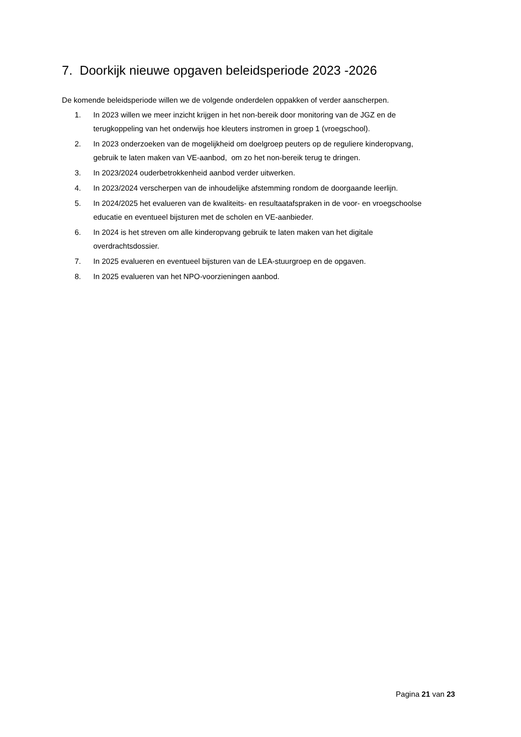7. Doorkijk nieuwe opgaven beleidsperiode 2023 -2026
De komende beleidsperiode willen we de volgende onderdelen oppakken of verder aanscherpen.
1. In 2023 willen we meer inzicht krijgen in het non-bereik door monitoring van de JGZ en de terugkoppeling van het onderwijs hoe kleuters instromen in groep 1 (vroegschool).
2. In 2023 onderzoeken van de mogelijkheid om doelgroep peuters op de reguliere kinderopvang, gebruik te laten maken van VE-aanbod, om zo het non-bereik terug te dringen.
3. In 2023/2024 ouderbetrokkenheid aanbod verder uitwerken.
4. In 2023/2024 verscherpen van de inhoudelijke afstemming rondom de doorgaande leerlijn.
5. In 2024/2025 het evalueren van de kwaliteits- en resultaatafspraken in de voor- en vroegschoolse educatie en eventueel bijsturen met de scholen en VE-aanbieder.
6. In 2024 is het streven om alle kinderopvang gebruik te laten maken van het digitale overdrachtsdossier.
7. In 2025 evalueren en eventueel bijsturen van de LEA-stuurgroep en de opgaven.
8. In 2025 evalueren van het NPO-voorzieningen aanbod.
Pagina 21 van 23